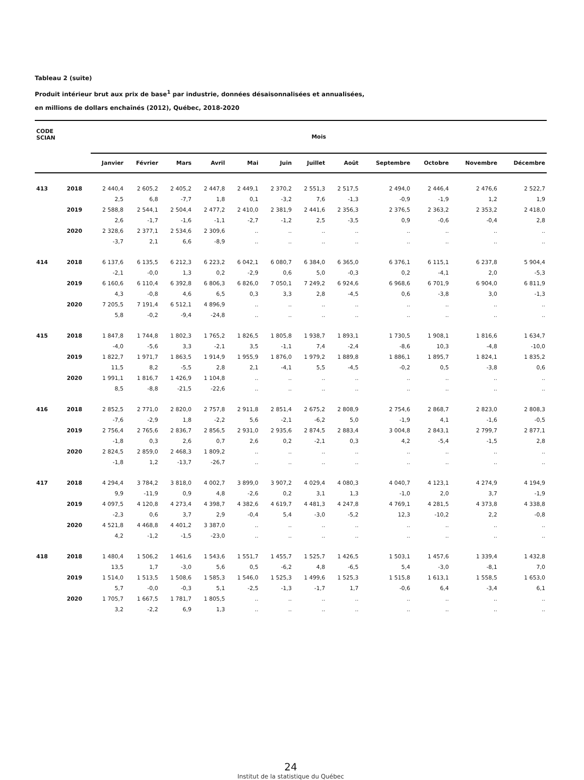Tableau 2 (suite)
Produit intérieur brut aux prix de base<sup>1</sup> par industrie, données désaisonnalisées et annualisées,
en millions de dollars enchaînés (2012), Québec, 2018-2020
| CODE SCIAN | | Mois | | | | | | | | | | | |
| --- | --- | --- | --- | --- | --- | --- | --- | --- | --- | --- | --- | --- | --- |
| | | Janvier | Février | Mars | Avril | Mai | Juin | Juillet | Août | Septembre | Octobre | Novembre | Décembre |
| 413 | 2018 | 2 440,4 | 2 605,2 | 2 405,2 | 2 447,8 | 2 449,1 | 2 370,2 | 2 551,3 | 2 517,5 | 2 494,0 | 2 446,4 | 2 476,6 | 2 522,7 |
| | | 2,5 | 6,8 | -7,7 | 1,8 | 0,1 | -3,2 | 7,6 | -1,3 | -0,9 | -1,9 | 1,2 | 1,9 |
| | 2019 | 2 588,8 | 2 544,1 | 2 504,4 | 2 477,2 | 2 410,0 | 2 381,9 | 2 441,6 | 2 356,3 | 2 376,5 | 2 363,2 | 2 353,2 | 2 418,0 |
| | | 2,6 | -1,7 | -1,6 | -1,1 | -2,7 | -1,2 | 2,5 | -3,5 | 0,9 | -0,6 | -0,4 | 2,8 |
| | 2020 | 2 328,6 | 2 377,1 | 2 534,6 | 2 309,6 | .. | .. | .. | .. | .. | .. | .. | .. |
| | | -3,7 | 2,1 | 6,6 | -8,9 | .. | .. | .. | .. | .. | .. | .. | .. |
| 414 | 2018 | 6 137,6 | 6 135,5 | 6 212,3 | 6 223,2 | 6 042,1 | 6 080,7 | 6 384,0 | 6 365,0 | 6 376,1 | 6 115,1 | 6 237,8 | 5 904,4 |
| | | -2,1 | -0,0 | 1,3 | 0,2 | -2,9 | 0,6 | 5,0 | -0,3 | 0,2 | -4,1 | 2,0 | -5,3 |
| | 2019 | 6 160,6 | 6 110,4 | 6 392,8 | 6 806,3 | 6 826,0 | 7 050,1 | 7 249,2 | 6 924,6 | 6 968,6 | 6 701,9 | 6 904,0 | 6 811,9 |
| | | 4,3 | -0,8 | 4,6 | 6,5 | 0,3 | 3,3 | 2,8 | -4,5 | 0,6 | -3,8 | 3,0 | -1,3 |
| | 2020 | 7 205,5 | 7 191,4 | 6 512,1 | 4 896,9 | .. | .. | .. | .. | .. | .. | .. | .. |
| | | 5,8 | -0,2 | -9,4 | -24,8 | .. | .. | .. | .. | .. | .. | .. | .. |
| 415 | 2018 | 1 847,8 | 1 744,8 | 1 802,3 | 1 765,2 | 1 826,5 | 1 805,8 | 1 938,7 | 1 893,1 | 1 730,5 | 1 908,1 | 1 816,6 | 1 634,7 |
| | | -4,0 | -5,6 | 3,3 | -2,1 | 3,5 | -1,1 | 7,4 | -2,4 | -8,6 | 10,3 | -4,8 | -10,0 |
| | 2019 | 1 822,7 | 1 971,7 | 1 863,5 | 1 914,9 | 1 955,9 | 1 876,0 | 1 979,2 | 1 889,8 | 1 886,1 | 1 895,7 | 1 824,1 | 1 835,2 |
| | | 11,5 | 8,2 | -5,5 | 2,8 | 2,1 | -4,1 | 5,5 | -4,5 | -0,2 | 0,5 | -3,8 | 0,6 |
| | 2020 | 1 991,1 | 1 816,7 | 1 426,9 | 1 104,8 | .. | .. | .. | .. | .. | .. | .. | .. |
| | | 8,5 | -8,8 | -21,5 | -22,6 | .. | .. | .. | .. | .. | .. | .. | .. |
| 416 | 2018 | 2 852,5 | 2 771,0 | 2 820,0 | 2 757,8 | 2 911,8 | 2 851,4 | 2 675,2 | 2 808,9 | 2 754,6 | 2 868,7 | 2 823,0 | 2 808,3 |
| | | -7,6 | -2,9 | 1,8 | -2,2 | 5,6 | -2,1 | -6,2 | 5,0 | -1,9 | 4,1 | -1,6 | -0,5 |
| | 2019 | 2 756,4 | 2 765,6 | 2 836,7 | 2 856,5 | 2 931,0 | 2 935,6 | 2 874,5 | 2 883,4 | 3 004,8 | 2 843,1 | 2 799,7 | 2 877,1 |
| | | -1,8 | 0,3 | 2,6 | 0,7 | 2,6 | 0,2 | -2,1 | 0,3 | 4,2 | -5,4 | -1,5 | 2,8 |
| | 2020 | 2 824,5 | 2 859,0 | 2 468,3 | 1 809,2 | .. | .. | .. | .. | .. | .. | .. | .. |
| | | -1,8 | 1,2 | -13,7 | -26,7 | .. | .. | .. | .. | .. | .. | .. | .. |
| 417 | 2018 | 4 294,4 | 3 784,2 | 3 818,0 | 4 002,7 | 3 899,0 | 3 907,2 | 4 029,4 | 4 080,3 | 4 040,7 | 4 123,1 | 4 274,9 | 4 194,9 |
| | | 9,9 | -11,9 | 0,9 | 4,8 | -2,6 | 0,2 | 3,1 | 1,3 | -1,0 | 2,0 | 3,7 | -1,9 |
| | 2019 | 4 097,5 | 4 120,8 | 4 273,4 | 4 398,7 | 4 382,6 | 4 619,7 | 4 481,3 | 4 247,8 | 4 769,1 | 4 281,5 | 4 373,8 | 4 338,8 |
| | | -2,3 | 0,6 | 3,7 | 2,9 | -0,4 | 5,4 | -3,0 | -5,2 | 12,3 | -10,2 | 2,2 | -0,8 |
| | 2020 | 4 521,8 | 4 468,8 | 4 401,2 | 3 387,0 | .. | .. | .. | .. | .. | .. | .. | .. |
| | | 4,2 | -1,2 | -1,5 | -23,0 | .. | .. | .. | .. | .. | .. | .. | .. |
| 418 | 2018 | 1 480,4 | 1 506,2 | 1 461,6 | 1 543,6 | 1 551,7 | 1 455,7 | 1 525,7 | 1 426,5 | 1 503,1 | 1 457,6 | 1 339,4 | 1 432,8 |
| | | 13,5 | 1,7 | -3,0 | 5,6 | 0,5 | -6,2 | 4,8 | -6,5 | 5,4 | -3,0 | -8,1 | 7,0 |
| | 2019 | 1 514,0 | 1 513,5 | 1 508,6 | 1 585,3 | 1 546,0 | 1 525,3 | 1 499,6 | 1 525,3 | 1 515,8 | 1 613,1 | 1 558,5 | 1 653,0 |
| | | 5,7 | -0,0 | -0,3 | 5,1 | -2,5 | -1,3 | -1,7 | 1,7 | -0,6 | 6,4 | -3,4 | 6,1 |
| | 2020 | 1 705,7 | 1 667,5 | 1 781,7 | 1 805,5 | .. | .. | .. | .. | .. | .. | .. | .. |
| | | 3,2 | -2,2 | 6,9 | 1,3 | .. | .. | .. | .. | .. | .. | .. | .. |
24
Institut de la statistique du Québec